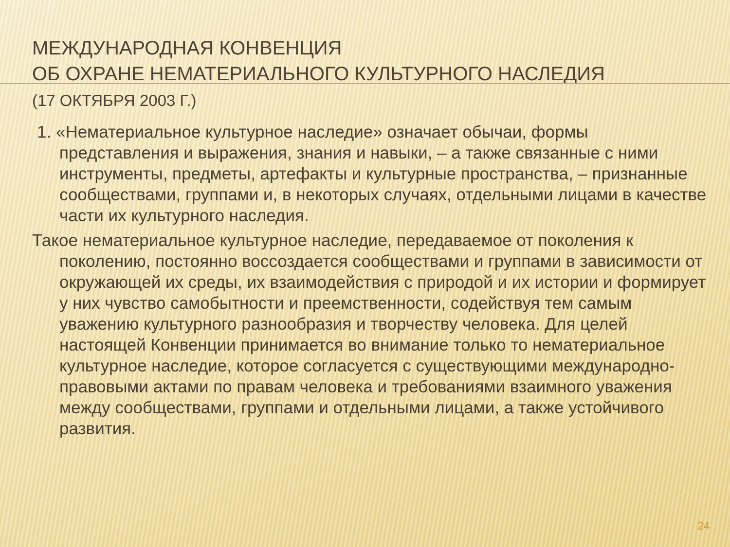МЕЖДУНАРОДНАЯ КОНВЕНЦИЯ
ОБ ОХРАНЕ НЕМАТЕРИАЛЬНОГО КУЛЬТУРНОГО НАСЛЕДИЯ
(17 ОКТЯБРЯ 2003 Г.)
1. «Нематериальное культурное наследие» означает обычаи, формы представления и выражения, знания и навыки, – а также связанные с ними инструменты, предметы, артефакты и культурные пространства, – признанные сообществами, группами и, в некоторых случаях, отдельными лицами в качестве части их культурного наследия.
Такое нематериальное культурное наследие, передаваемое от поколения к поколению, постоянно воссоздается сообществами и группами в зависимости от окружающей их среды, их взаимодействия с природой и их истории и формирует у них чувство самобытности и преемственности, содействуя тем самым уважению культурного разнообразия и творчеству человека. Для целей настоящей Конвенции принимается во внимание только то нематериальное культурное наследие, которое согласуется с существующими международно-правовыми актами по правам человека и требованиями взаимного уважения между сообществами, группами и отдельными лицами, а также устойчивого развития.
24